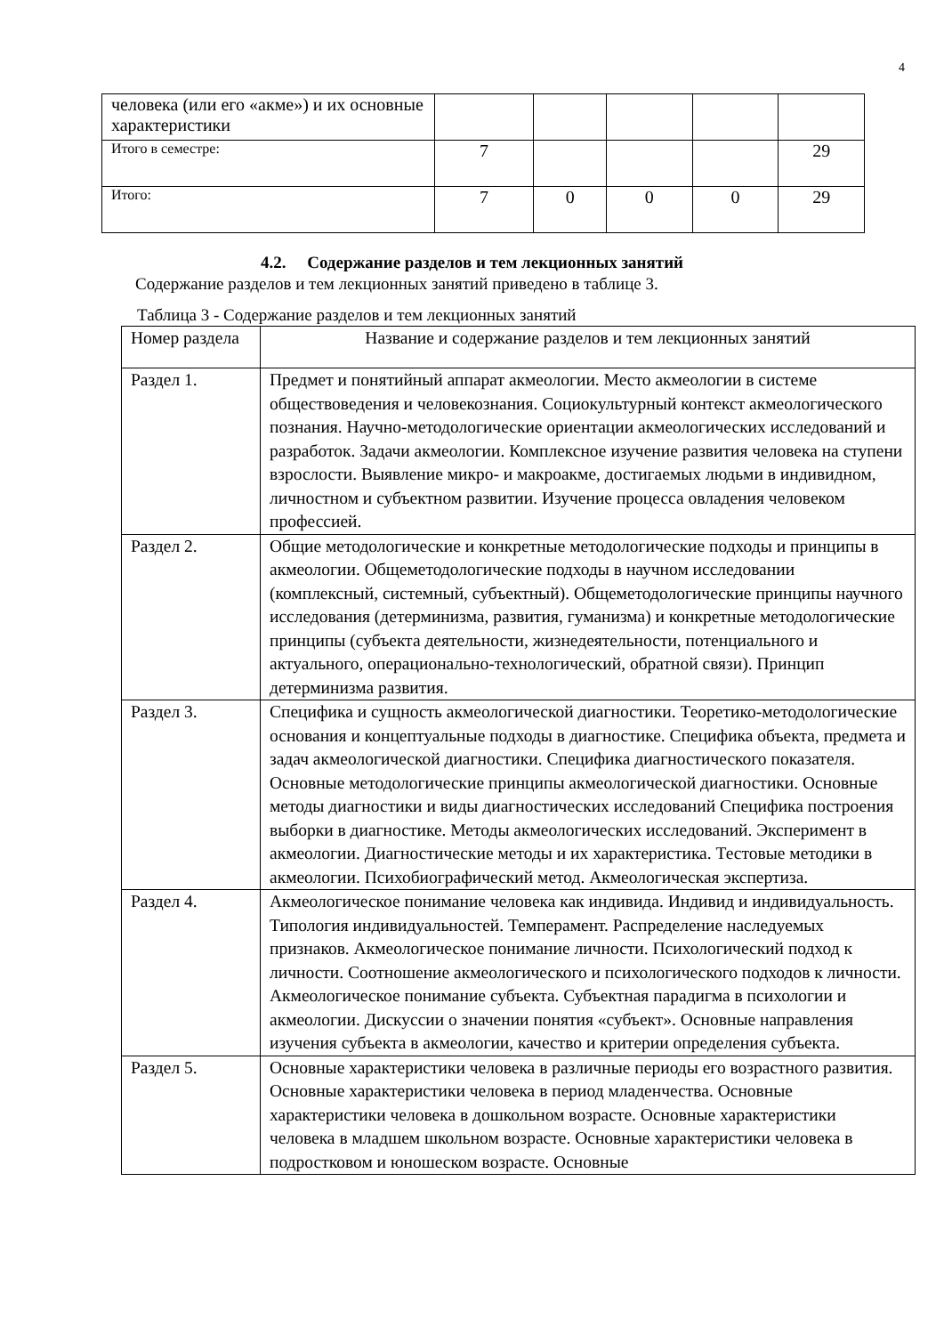4
| человека (или его «акме») и их основные характеристики | | | | | |
| Итого в семестре: | 7 | | | | 29 |
| Итого: | 7 | 0 | 0 | 0 | 29 |
4.2. Содержание разделов и тем лекционных занятий
Содержание разделов и тем лекционных занятий приведено в таблице 3.
Таблица 3 - Содержание разделов и тем лекционных занятий
| Номер раздела | Название и содержание разделов и тем лекционных занятий |
| --- | --- |
| Раздел 1. | Предмет и понятийный аппарат акмеологии. Место акмеологии в системе обществоведения и человекознания. Социокультурный контекст акмеологического познания. Научно-методологические ориентации акмеологических исследований и разработок. Задачи акмеологии. Комплексное изучение развития человека на ступени взрослости. Выявление микро- и макроакме, достигаемых людьми в индивидном, личностном и субъектном развитии. Изучение процесса овладения человеком профессией. |
| Раздел 2. | Общие методологические и конкретные методологические подходы и принципы в акмеологии. Общеметодологические подходы в научном исследовании (комплексный, системный, субъектный). Общеметодологические принципы научного исследования (детерминизма, развития, гуманизма) и конкретные методологические принципы (субъекта деятельности, жизнедеятельности, потенциального и актуального, операционально-технологический, обратной связи). Принцип детерминизма развития. |
| Раздел 3. | Специфика и сущность акмеологической диагностики. Теоретико-методологические основания и концептуальные подходы в диагностике. Специфика объекта, предмета и задач акмеологической диагностики. Специфика диагностического показателя. Основные методологические принципы акмеологической диагностики. Основные методы диагностики и виды диагностических исследований Специфика построения выборки в диагностике. Методы акмеологических исследований. Эксперимент в акмеологии. Диагностические методы и их характеристика. Тестовые методики в акмеологии. Психобиографический метод. Акмеологическая экспертиза. |
| Раздел 4. | Акмеологическое понимание человека как индивида. Индивид и индивидуальность. Типология индивидуальностей. Темперамент. Распределение наследуемых признаков. Акмеологическое понимание личности. Психологический подход к личности. Соотношение акмеологического и психологического подходов к личности. Акмеологическое понимание субъекта. Субъектная парадигма в психологии и акмеологии. Дискуссии о значении понятия «субъект». Основные направления изучения субъекта в акмеологии, качество и критерии определения субъекта. |
| Раздел 5. | Основные характеристики человека в различные периоды его возрастного развития. Основные характеристики человека в период младенчества. Основные характеристики человека в дошкольном возрасте. Основные характеристики человека в младшем школьном возрасте. Основные характеристики человека в подростковом и юношеском возрасте. Основные |